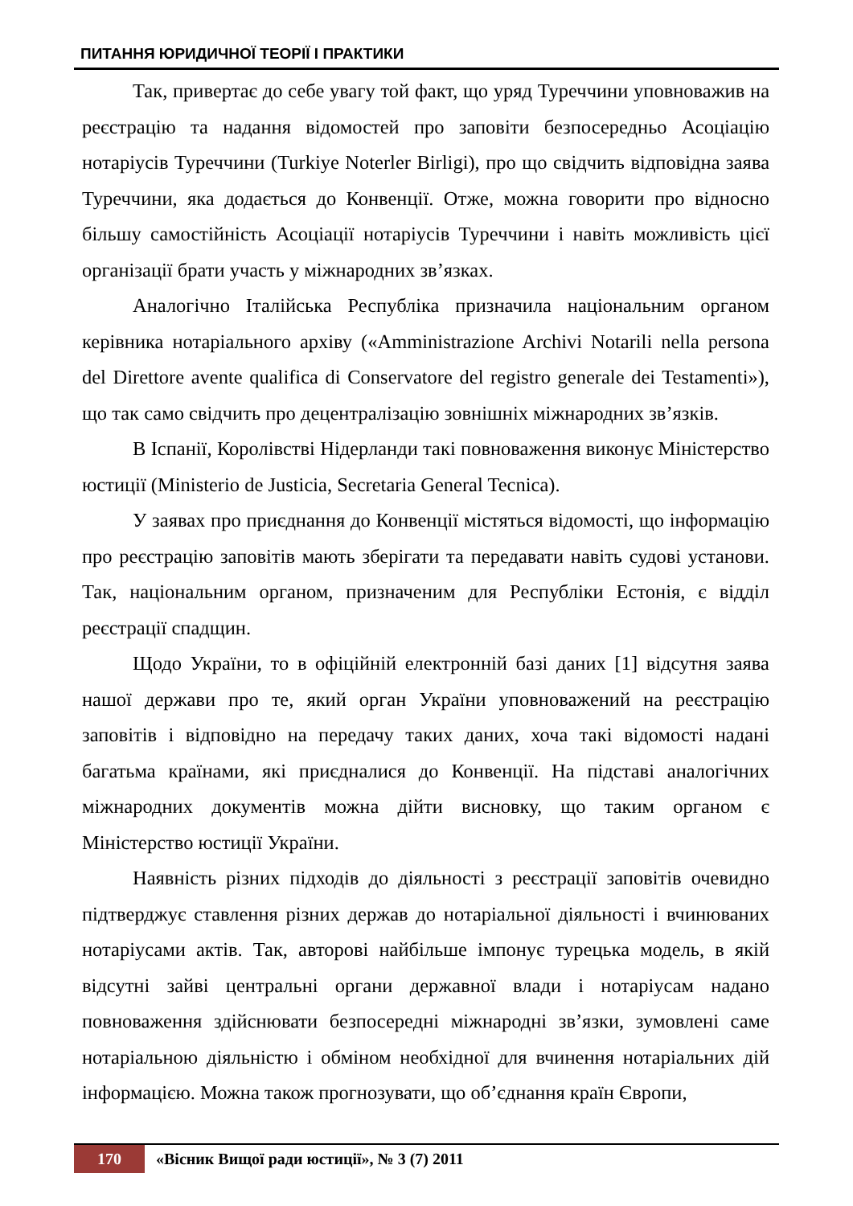ПИТАННЯ ЮРИДИЧНОЇ ТЕОРІЇ І ПРАКТИКИ
Так, привертає до себе увагу той факт, що уряд Туреччини уповноважив на реєстрацію та надання відомостей про заповіти безпосередньо Асоціацію нотаріусів Туреччини (Turkiye Noterler Birligi), про що свідчить відповідна заява Туреччини, яка додається до Конвенції. Отже, можна говорити про відносно більшу самостійність Асоціації нотаріусів Туреччини і навіть можливість цієї організації брати участь у міжнародних зв’язках.
Аналогічно Італійська Республіка призначила національним органом керівника нотаріального архіву («Amministrazione Archivi Notarili nella persona del Direttore avente qualifica di Conservatore del registro generale dei Testamenti»), що так само свідчить про децентралізацію зовнішніх міжнародних зв’язків.
В Іспанії, Королівстві Нідерланди такі повноваження виконує Міністерство юстиції (Ministerio de Justicia, Secretaria General Tecnica).
У заявах про приєднання до Конвенції містяться відомості, що інформацію про реєстрацію заповітів мають зберігати та передавати навіть судові установи. Так, національним органом, призначеним для Республіки Естонія, є відділ реєстрації спадщин.
Щодо України, то в офіційній електронній базі даних [1] відсутня заява нашої держави про те, який орган України уповноважений на реєстрацію заповітів і відповідно на передачу таких даних, хоча такі відомості надані багатьма країнами, які приєдналися до Конвенції. На підставі аналогічних міжнародних документів можна дійти висновку, що таким органом є Міністерство юстиції України.
Наявність різних підходів до діяльності з реєстрації заповітів очевидно підтверджує ставлення різних держав до нотаріальної діяльності і вчинюваних нотаріусами актів. Так, авторові найбільше імпонує турецька модель, в якій відсутні зайві центральні органи державної влади і нотаріусам надано повноваження здійснювати безпосередні міжнародні зв’язки, зумовлені саме нотаріальною діяльністю і обміном необхідної для вчинення нотаріальних дій інформацією. Можна також прогнозувати, що об’єднання країн Європи,
170 «Вісник Вищої ради юстиції», № 3 (7) 2011